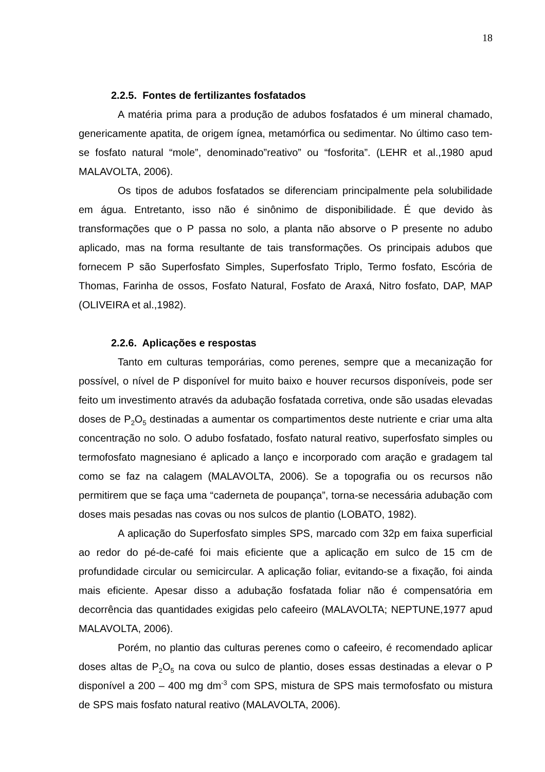18
2.2.5. Fontes de fertilizantes fosfatados
A matéria prima para a produção de adubos fosfatados é um mineral chamado, genericamente apatita, de origem ígnea, metamórfica ou sedimentar. No último caso tem-se fosfato natural “mole”, denominado”reativo” ou “fosforita”. (LEHR et al.,1980 apud MALAVOLTA, 2006).
Os tipos de adubos fosfatados se diferenciam principalmente pela solubilidade em água. Entretanto, isso não é sinônimo de disponibilidade. É que devido às transformações que o P passa no solo, a planta não absorve o P presente no adubo aplicado, mas na forma resultante de tais transformações. Os principais adubos que fornecem P são Superfosfato Simples, Superfosfato Triplo, Termo fosfato, Escória de Thomas, Farinha de ossos, Fosfato Natural, Fosfato de Araxá, Nitro fosfato, DAP, MAP (OLIVEIRA et al.,1982).
2.2.6. Aplicações e respostas
Tanto em culturas temporárias, como perenes, sempre que a mecanização for possível, o nível de P disponível for muito baixo e houver recursos disponíveis, pode ser feito um investimento através da adubação fosfatada corretiva, onde são usadas elevadas doses de P<sub>2</sub>O<sub>5</sub> destinadas a aumentar os compartimentos deste nutriente e criar uma alta concentração no solo. O adubo fosfatado, fosfato natural reativo, superfosfato simples ou termofosfato magnesiano é aplicado a lanço e incorporado com aração e gradagem tal como se faz na calagem (MALAVOLTA, 2006). Se a topografia ou os recursos não permitirem que se faça uma “caderneta de poupança”, torna-se necessária adubação com doses mais pesadas nas covas ou nos sulcos de plantio (LOBATO, 1982).
A aplicação do Superfosfato simples SPS, marcado com 32p em faixa superficial ao redor do pé-de-café foi mais eficiente que a aplicação em sulco de 15 cm de profundidade circular ou semicircular. A aplicação foliar, evitando-se a fixação, foi ainda mais eficiente. Apesar disso a adubação fosfatada foliar não é compensatória em decorrência das quantidades exigidas pelo cafeeiro (MALAVOLTA; NEPTUNE,1977 apud MALAVOLTA, 2006).
Porém, no plantio das culturas perenes como o cafeeiro, é recomendado aplicar doses altas de P<sub>2</sub>O<sub>5</sub> na cova ou sulco de plantio, doses essas destinadas a elevar o P disponível a 200 – 400 mg dm<sup>-3</sup> com SPS, mistura de SPS mais termofosfato ou mistura de SPS mais fosfato natural reativo (MALAVOLTA, 2006).